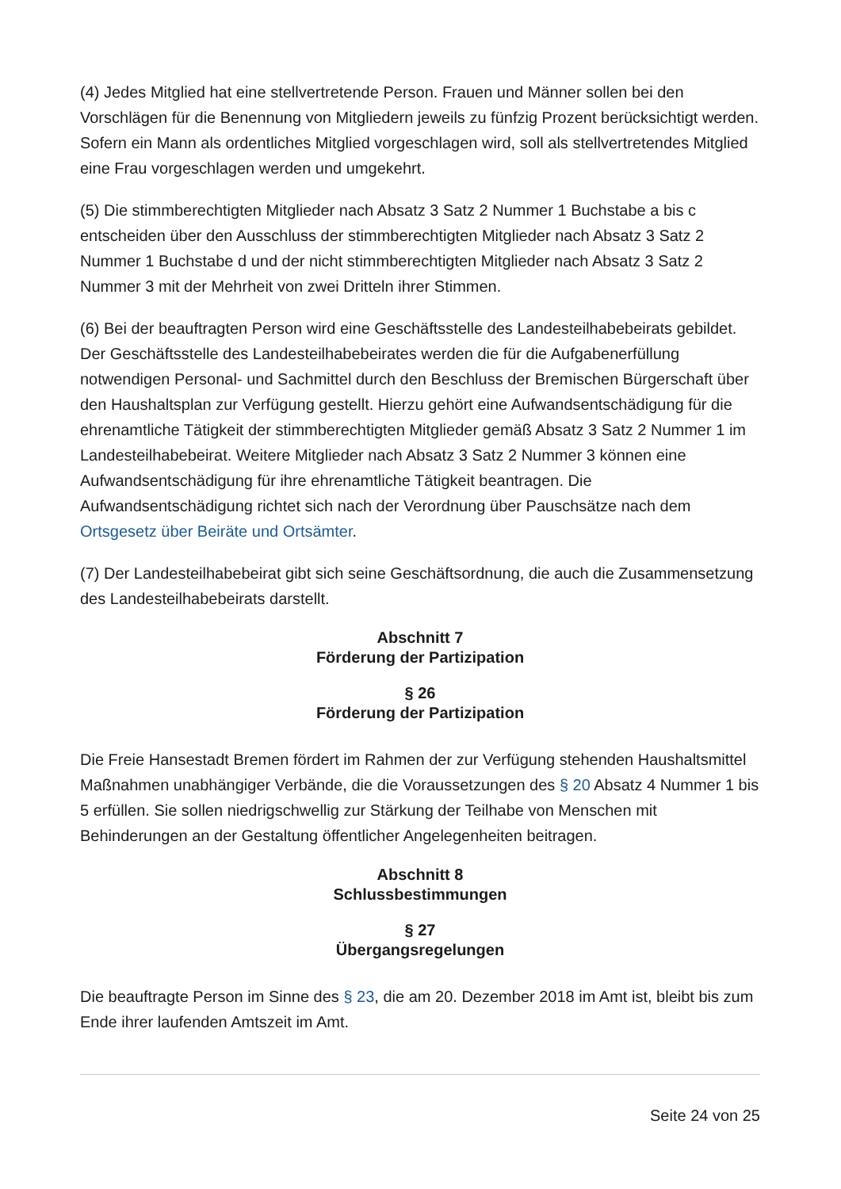(4) Jedes Mitglied hat eine stellvertretende Person. Frauen und Männer sollen bei den Vorschlägen für die Benennung von Mitgliedern jeweils zu fünfzig Prozent berücksichtigt werden. Sofern ein Mann als ordentliches Mitglied vorgeschlagen wird, soll als stellvertretendes Mitglied eine Frau vorgeschlagen werden und umgekehrt.
(5) Die stimmberechtigten Mitglieder nach Absatz 3 Satz 2 Nummer 1 Buchstabe a bis c entscheiden über den Ausschluss der stimmberechtigten Mitglieder nach Absatz 3 Satz 2 Nummer 1 Buchstabe d und der nicht stimmberechtigten Mitglieder nach Absatz 3 Satz 2 Nummer 3 mit der Mehrheit von zwei Dritteln ihrer Stimmen.
(6) Bei der beauftragten Person wird eine Geschäftsstelle des Landesteilhabebeirats gebildet. Der Geschäftsstelle des Landesteilhabebeirates werden die für die Aufgabenerfüllung notwendigen Personal- und Sachmittel durch den Beschluss der Bremischen Bürgerschaft über den Haushaltsplan zur Verfügung gestellt. Hierzu gehört eine Aufwandsentschädigung für die ehrenamtliche Tätigkeit der stimmberechtigten Mitglieder gemäß Absatz 3 Satz 2 Nummer 1 im Landesteilhabebeirat. Weitere Mitglieder nach Absatz 3 Satz 2 Nummer 3 können eine Aufwandsentschädigung für ihre ehrenamtliche Tätigkeit beantragen. Die Aufwandsentschädigung richtet sich nach der Verordnung über Pauschsätze nach dem Ortsgesetz über Beiräte und Ortsämter.
(7) Der Landesteilhabebeirat gibt sich seine Geschäftsordnung, die auch die Zusammensetzung des Landesteilhabebeirats darstellt.
Abschnitt 7
Förderung der Partizipation
§ 26
Förderung der Partizipation
Die Freie Hansestadt Bremen fördert im Rahmen der zur Verfügung stehenden Haushaltsmittel Maßnahmen unabhängiger Verbände, die die Voraussetzungen des § 20 Absatz 4 Nummer 1 bis 5 erfüllen. Sie sollen niedrigschwellig zur Stärkung der Teilhabe von Menschen mit Behinderungen an der Gestaltung öffentlicher Angelegenheiten beitragen.
Abschnitt 8
Schlussbestimmungen
§ 27
Übergangsregelungen
Die beauftragte Person im Sinne des § 23, die am 20. Dezember 2018 im Amt ist, bleibt bis zum Ende ihrer laufenden Amtszeit im Amt.
Seite 24 von 25